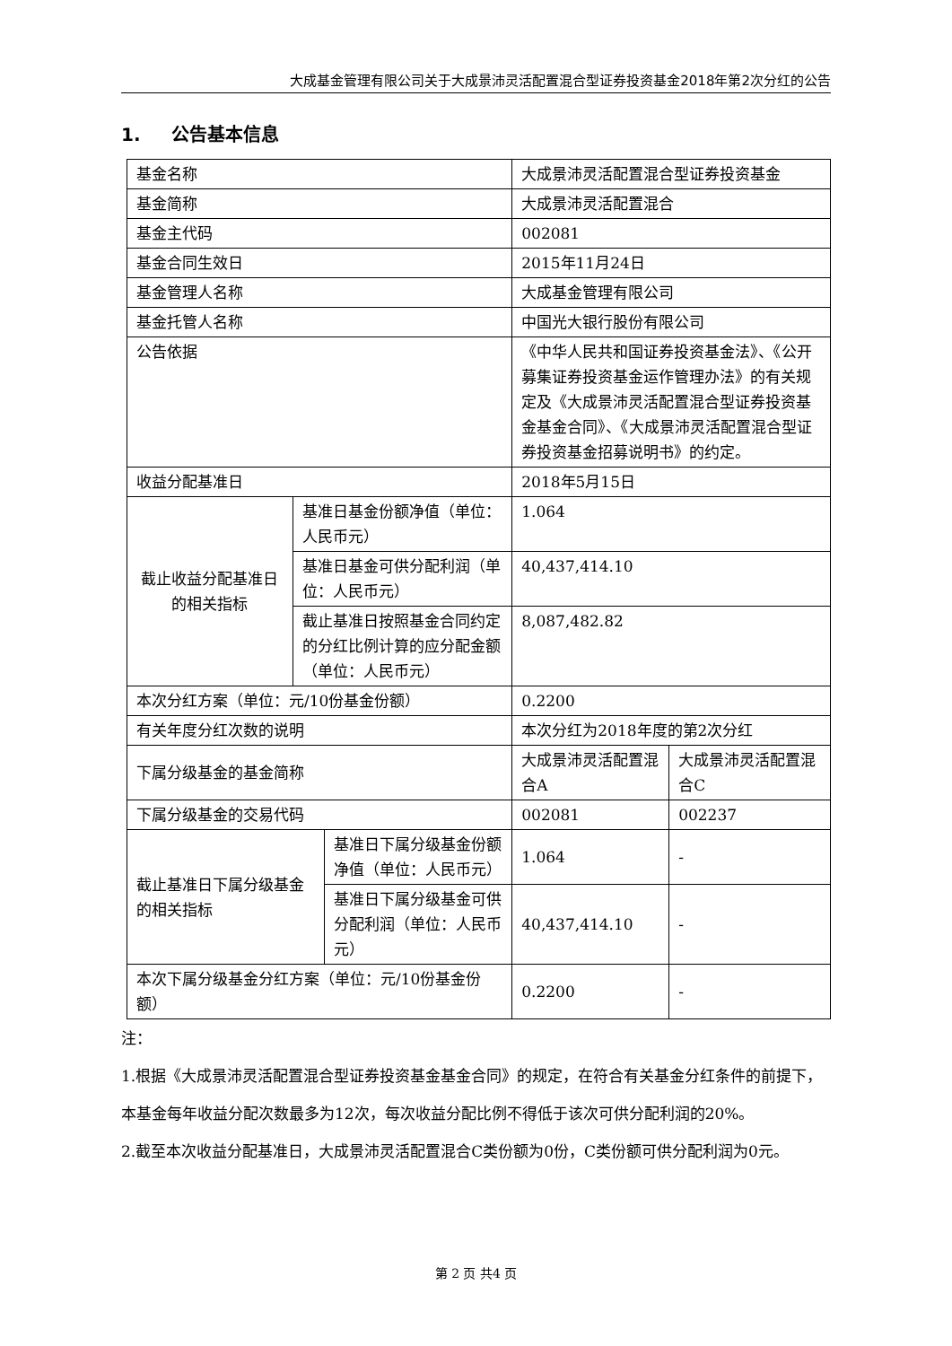大成基金管理有限公司关于大成景沛灵活配置混合型证券投资基金2018年第2次分红的公告
1. 公告基本信息
| 基金名称 | | | 大成景沛灵活配置混合型证券投资基金 | |
| 基金简称 | | | 大成景沛灵活配置混合 | |
| 基金主代码 | | | 002081 | |
| 基金合同生效日 | | | 2015年11月24日 | |
| 基金管理人名称 | | | 大成基金管理有限公司 | |
| 基金托管人名称 | | | 中国光大银行股份有限公司 | |
| 公告依据 | | | 《中华人民共和国证券投资基金法》、《公开募集证券投资基金运作管理办法》的有关规定及《大成景沛灵活配置混合型证券投资基金基金合同》、《大成景沛灵活配置混合型证券投资基金招募说明书》的约定。 | |
| 收益分配基准日 | | | 2018年5月15日 | |
| 截止收益分配基准日的相关指标 | 基准日基金份额净值（单位：人民币元） | | 1.064 | |
| | 基准日基金可供分配利润（单位：人民币元） | | 40,437,414.10 | |
| | 截止基准日按照基金合同约定的分红比例计算的应分配金额（单位：人民币元） | | 8,087,482.82 | |
| 本次分红方案（单位：元/10份基金份额） | | | 0.2200 | |
| 有关年度分红次数的说明 | | | 本次分红为2018年度的第2次分红 | |
| 下属分级基金的基金简称 | | | 大成景沛灵活配置混合A | 大成景沛灵活配置混合C |
| 下属分级基金的交易代码 | | | 002081 | 002237 |
| 截止基准日下属分级基金的相关指标 | | 基准日下属分级基金份额净值（单位：人民币元） | 1.064 | - |
| | | 基准日下属分级基金可供分配利润（单位：人民币元） | 40,437,414.10 | - |
| 本次下属分级基金分红方案（单位：元/10份基金份额） | | | 0.2200 | - |
注：
1.根据《大成景沛灵活配置混合型证券投资基金基金合同》的规定，在符合有关基金分红条件的前提下，本基金每年收益分配次数最多为12次，每次收益分配比例不得低于该次可供分配利润的20%。
2.截至本次收益分配基准日，大成景沛灵活配置混合C类份额为0份，C类份额可供分配利润为0元。
第 2 页 共4 页